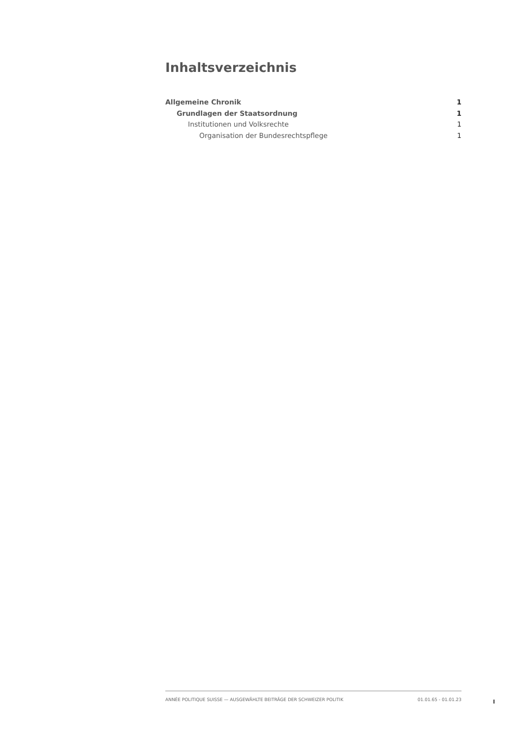Inhaltsverzeichnis
Allgemeine Chronik 1
Grundlagen der Staatsordnung 1
Institutionen und Volksrechte 1
Organisation der Bundesrechtspflege 1
ANNÉE POLITIQUE SUISSE — AUSGEWÄHLTE BEITRÄGE DER SCHWEIZER POLITIK 01.01.65 - 01.01.23
I